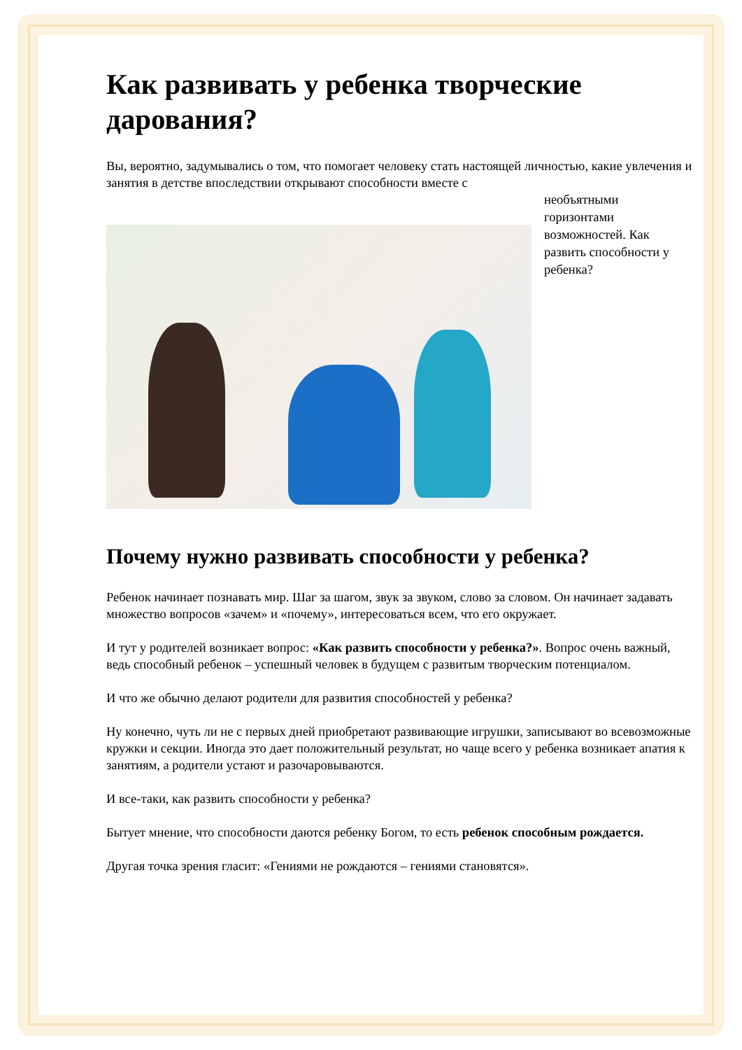Как развивать у ребенка творческие дарования?
Вы, вероятно, задумывались о том, что помогает человеку стать настоящей личностью, какие увлечения и занятия в детстве впоследствии открывают способности вместе с
необъятными
горизонтами
возможностей. Как развить способности у ребенка?
Почему нужно развивать способности у ребенка?
Ребенок начинает познавать мир. Шаг за шагом, звук за звуком, слово за словом. Он начинает задавать множество вопросов «зачем» и «почему», интересоваться всем, что его окружает.
И тут у родителей возникает вопрос: «Как развить способности у ребенка?». Вопрос очень важный, ведь способный ребенок – успешный человек в будущем с развитым творческим потенциалом.
И что же обычно делают родители для развития способностей у ребенка?
Ну конечно, чуть ли не с первых дней приобретают развивающие игрушки, записывают во всевозможные кружки и секции. Иногда это дает положительный результат, но чаще всего у ребенка возникает апатия к занятиям, а родители устают и разочаровываются.
И все-таки, как развить способности у ребенка?
Бытует мнение, что способности даются ребенку Богом, то есть ребенок способным рождается.
Другая точка зрения гласит: «Гениями не рождаются – гениями становятся».